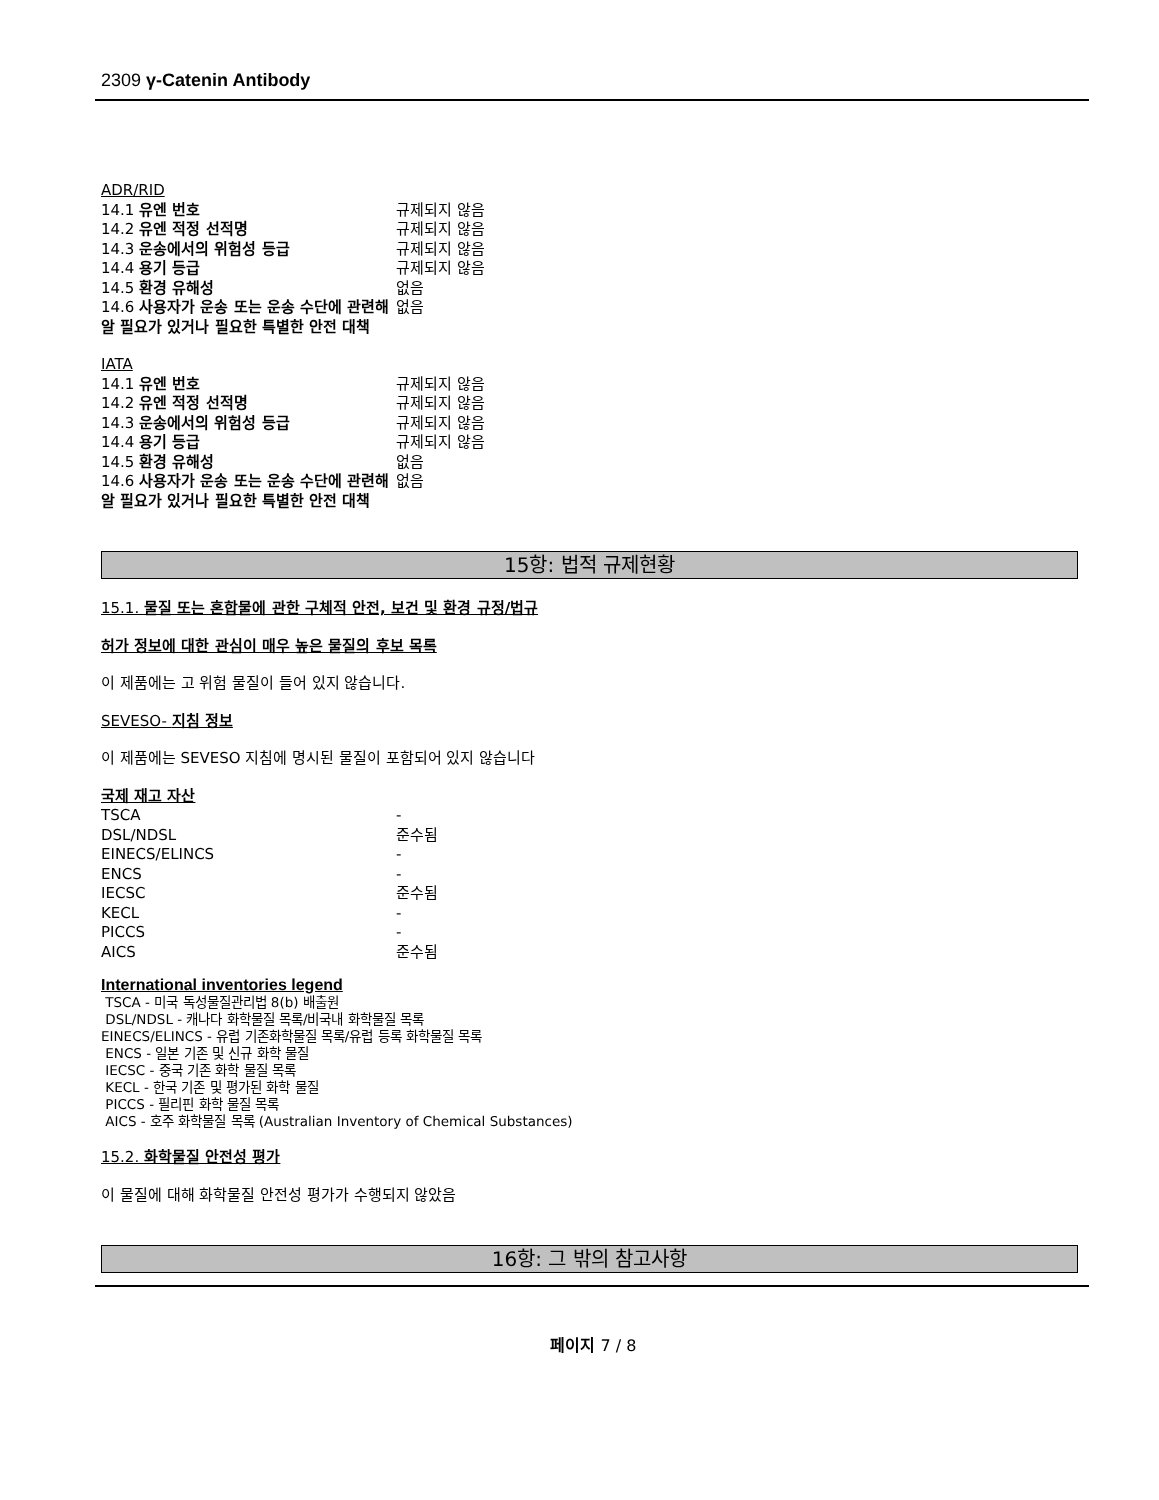2309 γ-Catenin Antibody
ADR/RID
| 14.1 유엔 번호 | 규제되지 않음 |
| 14.2 유엔 적정 선적명 | 규제되지 않음 |
| 14.3 운송에서의 위험성 등급 | 규제되지 않음 |
| 14.4 용기 등급 | 규제되지 않음 |
| 14.5 환경 유해성 | 없음 |
| 14.6 사용자가 운송 또는 운송 수단에 관련해 알 필요가 있거나 필요한 특별한 안전 대책 | 없음 |
IATA
| 14.1 유엔 번호 | 규제되지 않음 |
| 14.2 유엔 적정 선적명 | 규제되지 않음 |
| 14.3 운송에서의 위험성 등급 | 규제되지 않음 |
| 14.4 용기 등급 | 규제되지 않음 |
| 14.5 환경 유해성 | 없음 |
| 14.6 사용자가 운송 또는 운송 수단에 관련해 알 필요가 있거나 필요한 특별한 안전 대책 | 없음 |
15항: 법적 규제현황
15.1. 물질 또는 혼합물에 관한 구체적 안전, 보건 및 환경 규정/법규
허가 정보에 대한 관심이 매우 높은 물질의 후보 목록
이 제품에는 고 위험 물질이 들어 있지 않습니다.
SEVESO- 지침 정보
이 제품에는 SEVESO 지침에 명시된 물질이 포함되어 있지 않습니다
국제 재고 자산
| TSCA | - |
| DSL/NDSL | 준수됨 |
| EINECS/ELINCS | - |
| ENCS | - |
| IECSC | 준수됨 |
| KECL | - |
| PICCS | - |
| AICS | 준수됨 |
International inventories legend
TSCA - 미국 독성물질관리법 8(b) 배출원
DSL/NDSL - 캐나다 화학물질 목록/비국내 화학물질 목록
EINECS/ELINCS - 유럽 기존화학물질 목록/유럽 등록 화학물질 목록
ENCS - 일본 기존 및 신규 화학 물질
IECSC - 중국 기존 화학 물질 목록
KECL - 한국 기존 및 평가된 화학 물질
PICCS - 필리핀 화학 물질 목록
AICS - 호주 화학물질 목록 (Australian Inventory of Chemical Substances)
15.2. 화학물질 안전성 평가
이 물질에 대해 화학물질 안전성 평가가 수행되지 않았음
16항: 그 밖의 참고사항
페이지 7 / 8